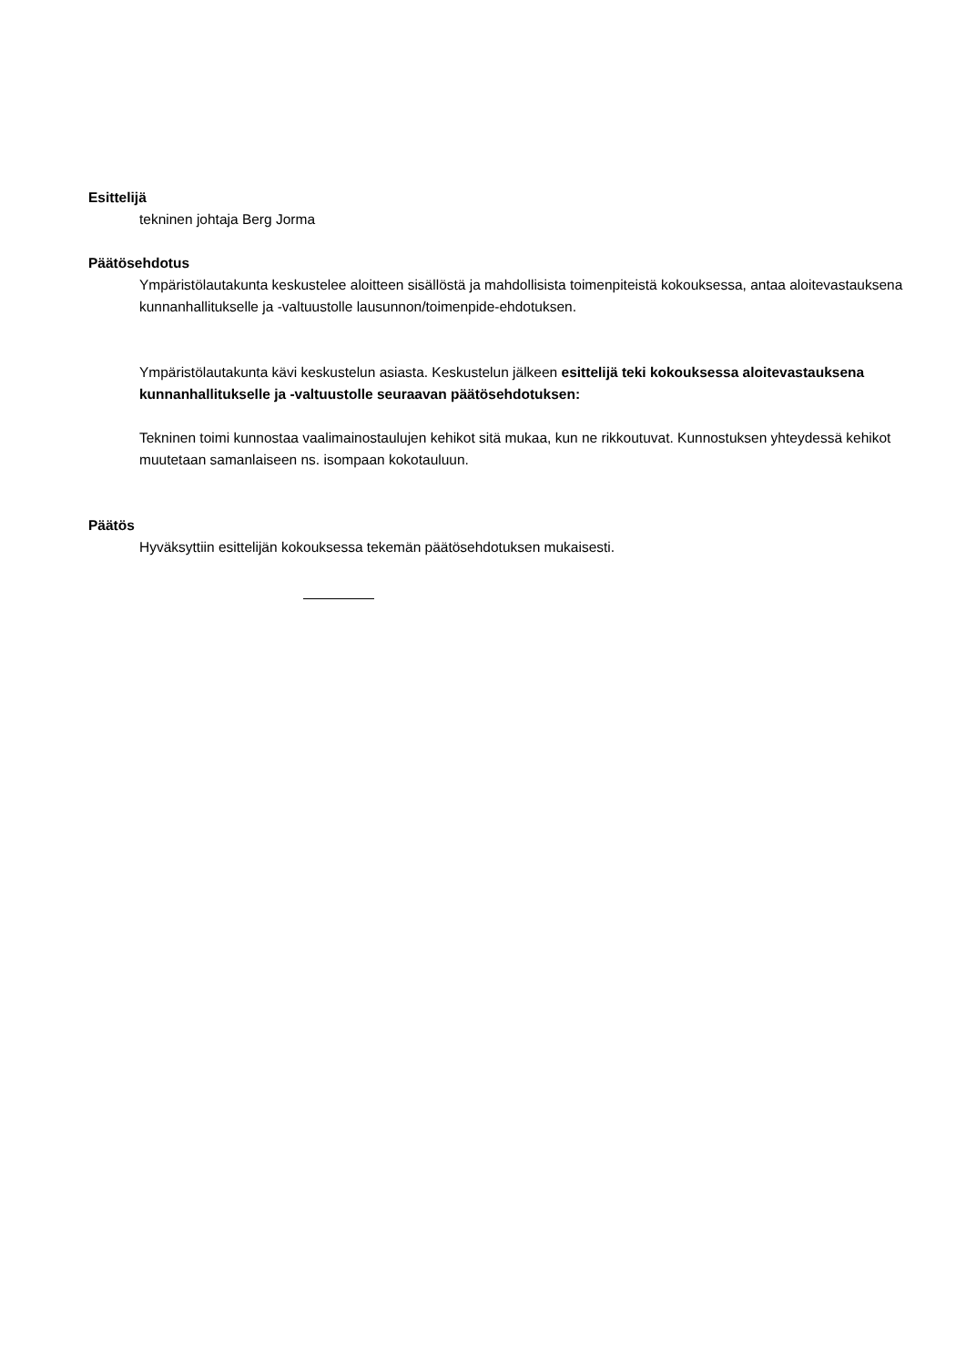Esittelijä
tekninen johtaja Berg Jorma
Päätösehdotus
Ympäristölautakunta keskustelee aloitteen sisällöstä ja mahdollisista toimenpiteistä kokouksessa, antaa aloitevastauksena kunnanhallitukselle ja -valtuustolle lausunnon/toimenpide-ehdotuksen.
Ympäristölautakunta kävi keskustelun asiasta. Keskustelun jälkeen esittelijä teki kokouksessa aloitevastauksena kunnanhallitukselle ja -valtuustolle seuraavan päätösehdotuksen:
Tekninen toimi kunnostaa vaalimainostaulujen kehikot sitä mukaa, kun ne rikkoutuvat. Kunnostuksen yhteydessä kehikot muutetaan samanlaiseen ns. isompaan kokotauluun.
Päätös
Hyväksyttiin esittelijän kokouksessa tekemän päätösehdotuksen mukaisesti.